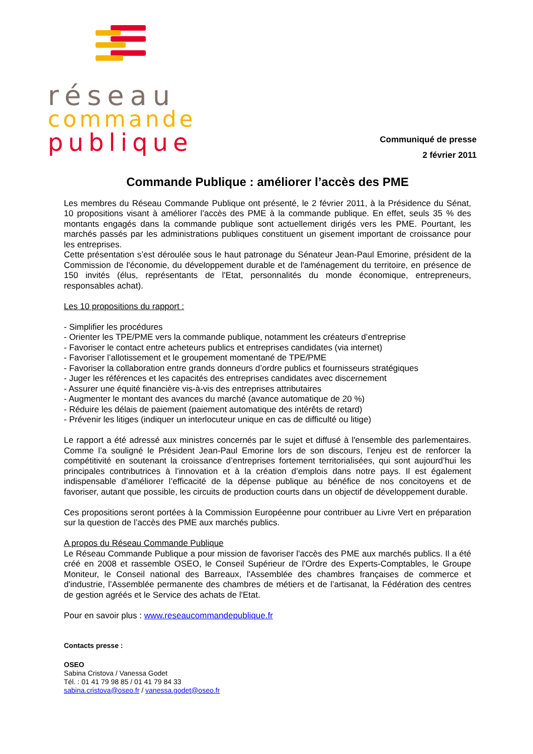réseau
commande
publique
Communiqué de presse
2 février 2011
Commande Publique : améliorer l’accès des PME
Les membres du Réseau Commande Publique ont présenté, le 2 février 2011, à la Présidence du Sénat, 10 propositions visant à améliorer l’accès des PME à la commande publique. En effet, seuls 35 % des montants engagés dans la commande publique sont actuellement dirigés vers les PME. Pourtant, les marchés passés par les administrations publiques constituent un gisement important de croissance pour les entreprises.
Cette présentation s’est déroulée sous le haut patronage du Sénateur Jean-Paul Emorine, président de la Commission de l'économie, du développement durable et de l'aménagement du territoire, en présence de 150 invités (élus, représentants de l'Etat, personnalités du monde économique, entrepreneurs, responsables achat).
Les 10 propositions du rapport :
- Simplifier les procédures
- Orienter les TPE/PME vers la commande publique, notamment les créateurs d’entreprise
- Favoriser le contact entre acheteurs publics et entreprises candidates (via internet)
- Favoriser l’allotissement et le groupement momentané de TPE/PME
- Favoriser la collaboration entre grands donneurs d’ordre publics et fournisseurs stratégiques
- Juger les références et les capacités des entreprises candidates avec discernement
- Assurer une équité financière vis-à-vis des entreprises attributaires
- Augmenter le montant des avances du marché (avance automatique de 20 %)
- Réduire les délais de paiement (paiement automatique des intérêts de retard)
- Prévenir les litiges (indiquer un interlocuteur unique en cas de difficulté ou litige)
Le rapport a été adressé aux ministres concernés par le sujet et diffusé à l'ensemble des parlementaires. Comme l’a souligné le Président Jean-Paul Emorine lors de son discours, l’enjeu est de renforcer la compétitivité en soutenant la croissance d’entreprises fortement territorialisées, qui sont aujourd’hui les principales contributrices à l’innovation et à la création d’emplois dans notre pays. Il est également indispensable d’améliorer l’efficacité de la dépense publique au bénéfice de nos concitoyens et de favoriser, autant que possible, les circuits de production courts dans un objectif de développement durable.
Ces propositions seront portées à la Commission Européenne pour contribuer au Livre Vert en préparation sur la question de l’accès des PME aux marchés publics.
A propos du Réseau Commande Publique
Le Réseau Commande Publique a pour mission de favoriser l'accès des PME aux marchés publics. Il a été créé en 2008 et rassemble OSEO, le Conseil Supérieur de l'Ordre des Experts-Comptables, le Groupe Moniteur, le Conseil national des Barreaux, l'Assemblée des chambres françaises de commerce et d'industrie, l’Assemblée permanente des chambres de métiers et de l’artisanat, la Fédération des centres de gestion agréés et le Service des achats de l'Etat.
Pour en savoir plus : www.reseaucommandepublique.fr
Contacts presse :
OSEO
Sabina Cristova / Vanessa Godet
Tél. : 01 41 79 98 85 / 01 41 79 84 33
sabina.cristova@oseo.fr / vanessa.godet@oseo.fr